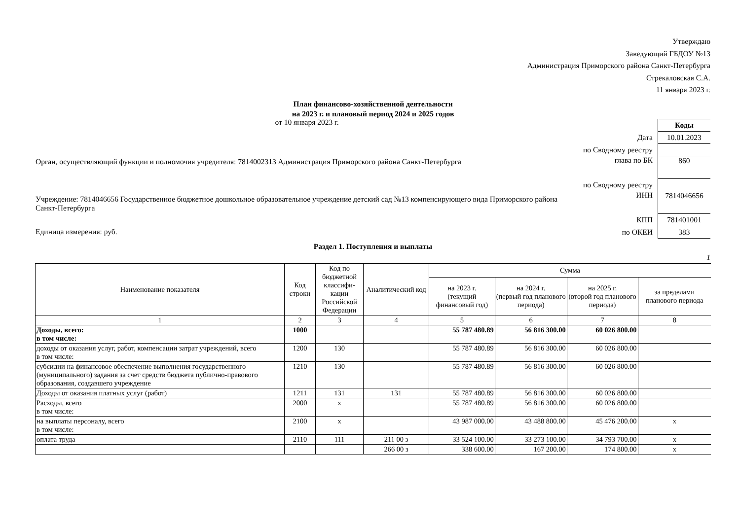Утверждаю
Заведующий ГБДОУ №13
Администрация Приморского района Санкт-Петербурга
Стрекаловская С.А.
11 января 2023 г.
План финансово-хозяйственной деятельности
на 2023 г. и плановый период 2024 и 2025 годов
от 10 января 2023 г.
Орган, осуществляющий функции и полномочия учредителя: 7814002313 Администрация Приморского района Санкт-Петербурга
Учреждение: 7814046656 Государственное бюджетное дошкольное образовательное учреждение детский сад №13 компенсирующего вида Приморского района Санкт-Петербурга
Единица измерения: руб.
| | Коды |
| Дата | 10.01.2023 |
| по Сводному реестру | |
| глава по БК | 860 |
| по Сводному реестру | |
| ИНН | 7814046656 |
| КПП | 781401001 |
| по ОКЕИ | 383 |
Раздел 1. Поступления и выплаты
1
| Наименование показателя | Код строки | Код по бюджетной классифи-кации Российской Федерации | Аналитический код | Сумма | | | |
| --- | --- | --- | --- | --- | --- | --- | --- |
| | | | | на 2023 г. (текущий финансовый год) | на 2024 г. (первый год планового периода) | на 2025 г. (второй год планового периода) | за пределами планового периода |
| 1 | 2 | 3 | 4 | 5 | 6 | 7 | 8 |
| Доходы, всего: в том числе: | 1000 | | | 55 787 480.89 | 56 816 300.00 | 60 026 800.00 | |
| доходы от оказания услуг, работ, компенсации затрат учреждений, всего в том числе: | 1200 | 130 | | 55 787 480.89 | 56 816 300.00 | 60 026 800.00 | |
| субсидии на финансовое обеспечение выполнения государственного (муниципального) задания за счет средств бюджета публично-правового образования, создавшего учреждение | 1210 | 130 | | 55 787 480.89 | 56 816 300.00 | 60 026 800.00 | |
| Доходы от оказания платных услуг (работ) | 1211 | 131 | 131 | 55 787 480.89 | 56 816 300.00 | 60 026 800.00 | |
| Расходы, всего в том числе: | 2000 | x | | 55 787 480.89 | 56 816 300.00 | 60 026 800.00 | |
| на выплаты персоналу, всего в том числе: | 2100 | x | | 43 987 000.00 | 43 488 800.00 | 45 476 200.00 | x |
| оплата труда | 2110 | 111 | 211 00 з | 33 524 100.00 | 33 273 100.00 | 34 793 700.00 | x |
| | | | 266 00 з | 338 600.00 | 167 200.00 | 174 800.00 | x |